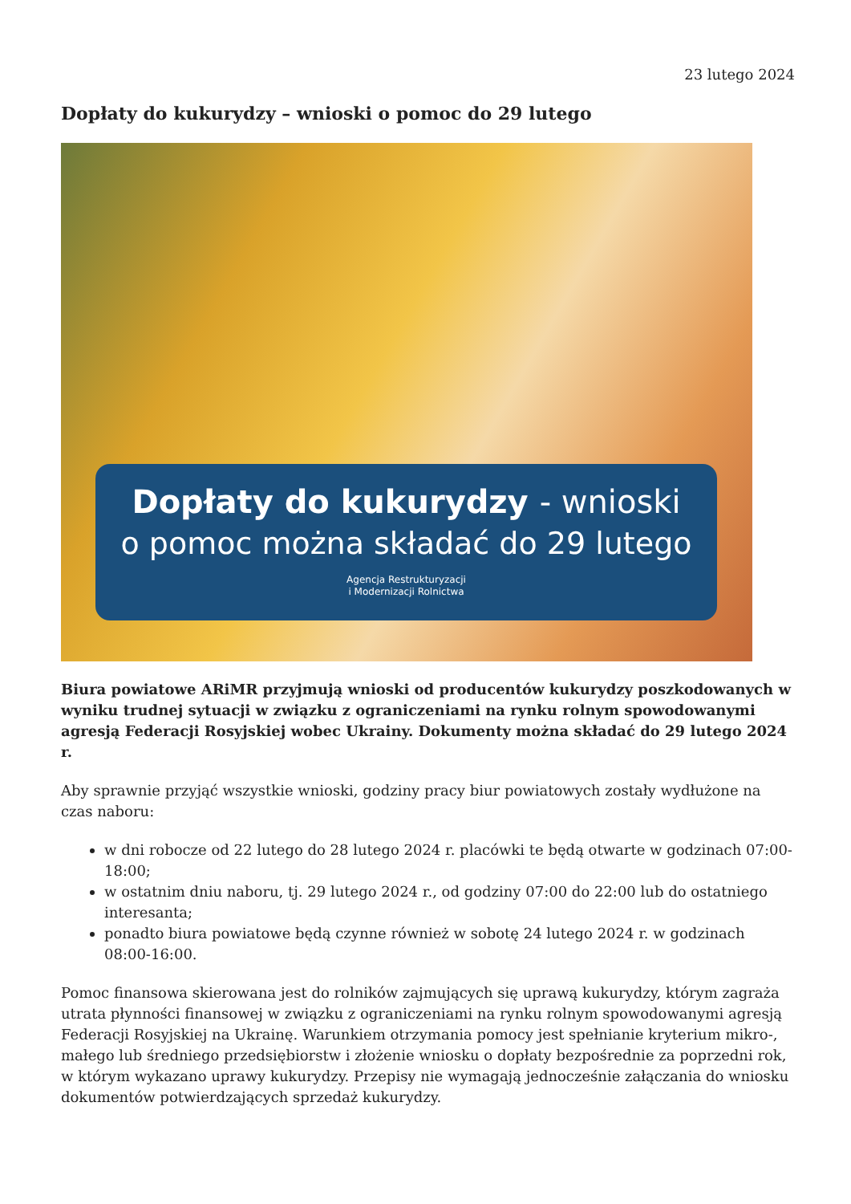23 lutego 2024
Dopłaty do kukurydzy – wnioski o pomoc do 29 lutego
Dopłaty do kukurydzy - wnioski
o pomoc można składać do 29 lutego
Agencja Restrukturyzacji
i Modernizacji Rolnictwa
Biura powiatowe ARiMR przyjmują wnioski od producentów kukurydzy poszkodowanych w wyniku trudnej sytuacji w związku z ograniczeniami na rynku rolnym spowodowanymi agresją Federacji Rosyjskiej wobec Ukrainy. Dokumenty można składać do 29 lutego 2024 r.
Aby sprawnie przyjąć wszystkie wnioski, godziny pracy biur powiatowych zostały wydłużone na czas naboru:
w dni robocze od 22 lutego do 28 lutego 2024 r. placówki te będą otwarte w godzinach 07:00-18:00;
w ostatnim dniu naboru, tj. 29 lutego 2024 r., od godziny 07:00 do 22:00 lub do ostatniego interesanta;
ponadto biura powiatowe będą czynne również w sobotę 24 lutego 2024 r. w godzinach 08:00-16:00.
Pomoc finansowa skierowana jest do rolników zajmujących się uprawą kukurydzy, którym zagraża utrata płynności finansowej w związku z ograniczeniami na rynku rolnym spowodowanymi agresją Federacji Rosyjskiej na Ukrainę. Warunkiem otrzymania pomocy jest spełnianie kryterium mikro-, małego lub średniego przedsiębiorstw i złożenie wniosku o dopłaty bezpośrednie za poprzedni rok, w którym wykazano uprawy kukurydzy. Przepisy nie wymagają jednocześnie załączania do wniosku dokumentów potwierdzających sprzedaż kukurydzy.